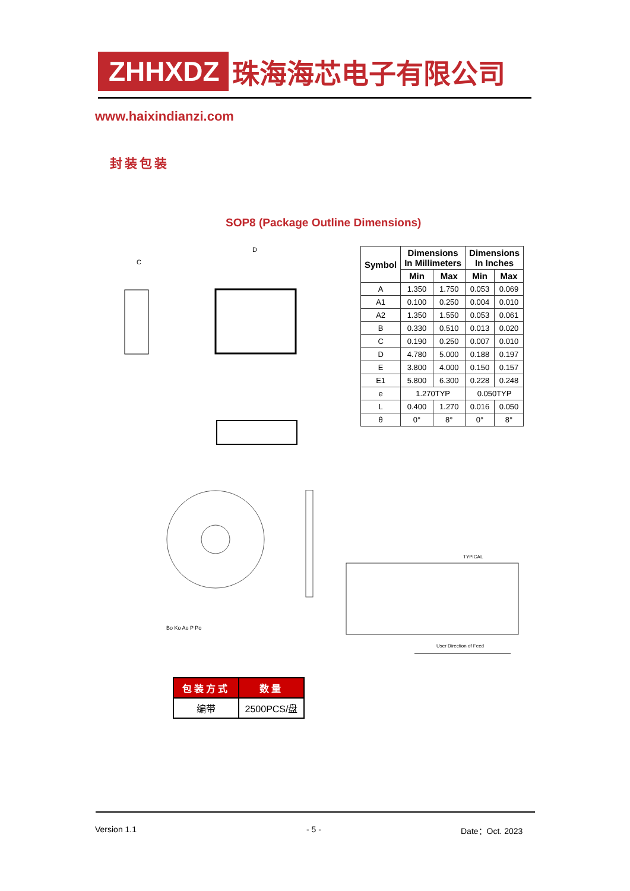ZHHXDZ
珠海海芯电子有限公司
www.haixindianzi.com
封装包装
SOP8 (Package Outline Dimensions)
D
C
| Symbol | Dimensions In Millimeters | | Dimensions In Inches | |
| --- | --- | --- | --- | --- |
| | Min | Max | Min | Max |
| A | 1.350 | 1.750 | 0.053 | 0.069 |
| A1 | 0.100 | 0.250 | 0.004 | 0.010 |
| A2 | 1.350 | 1.550 | 0.053 | 0.061 |
| B | 0.330 | 0.510 | 0.013 | 0.020 |
| C | 0.190 | 0.250 | 0.007 | 0.010 |
| D | 4.780 | 5.000 | 0.188 | 0.197 |
| E | 3.800 | 4.000 | 0.150 | 0.157 |
| E1 | 5.800 | 6.300 | 0.228 | 0.248 |
| e | 1.270TYP | | 0.050TYP | |
| L | 0.400 | 1.270 | 0.016 | 0.050 |
| θ | 0° | 8° | 0° | 8° |
TYPICAL
User Direction of Feed
Bo Ko Ao P Po
| 包装方式 | 数量 |
| --- | --- |
| 编带 | 2500PCS/盘 |
Version 1.1 - 5 - Date：Oct. 2023